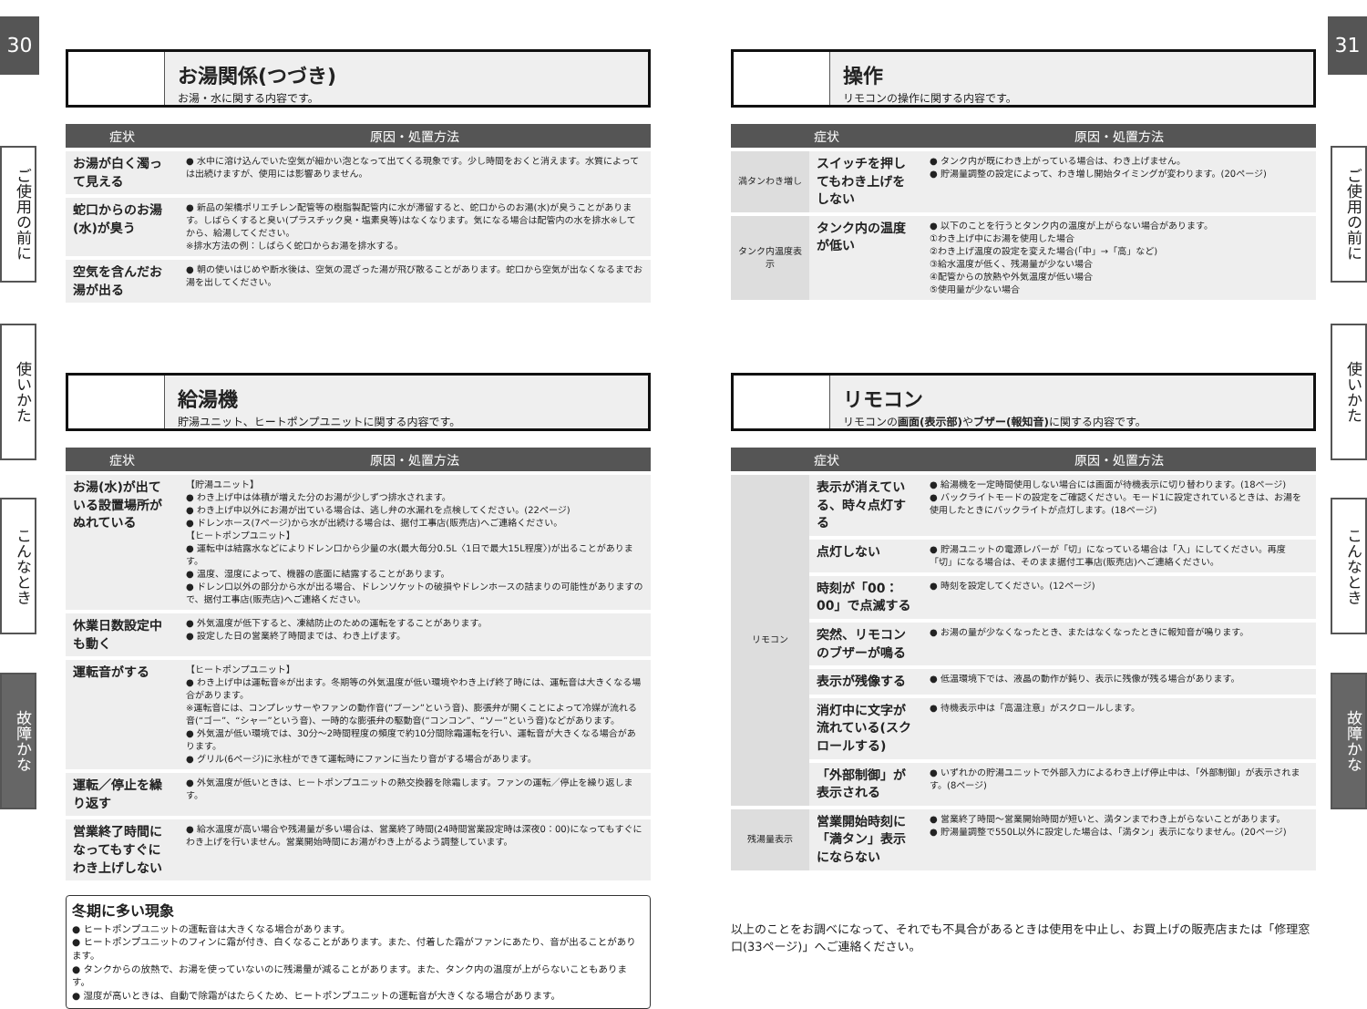30 31
ご使用の前に
使いかた
こんなとき
故障かな
ご使用の前に
使いかた
こんなとき
故障かな
お湯関係(つづき)
お湯・水に関する内容です。
| 症状 | 原因・処置方法 |
| --- | --- |
| お湯が白く濁って見える | ● 水中に溶け込んでいた空気が細かい泡となって出てくる現象です。少し時間をおくと消えます。水質によっては出続けますが、使用には影響ありません。 |
| 蛇口からのお湯(水)が臭う | ● 新品の架橋ポリエチレン配管等の樹脂製配管内に水が滞留すると、蛇口からのお湯(水)が臭うことがあります。しばらくすると臭い(プラスチック臭・塩素臭等)はなくなります。気になる場合は配管内の水を排水※してから、給湯してください。 ※排水方法の例：しばらく蛇口からお湯を排水する。 |
| 空気を含んだお湯が出る | ● 朝の使いはじめや断水後は、空気の混ざった湯が飛び散ることがあります。蛇口から空気が出なくなるまでお湯を出してください。 |
給湯機
貯湯ユニット、ヒートポンプユニットに関する内容です。
| 症状 | 原因・処置方法 |
| --- | --- |
| お湯(水)が出ている設置場所がぬれている | 【貯湯ユニット】 ● わき上げ中は体積が増えた分のお湯が少しずつ排水されます。 ● わき上げ中以外にお湯が出ている場合は、逃し弁の水漏れを点検してください。(22ページ) ● ドレンホース(7ページ)から水が出続ける場合は、据付工事店(販売店)へご連絡ください。 【ヒートポンプユニット】 ● 運転中は結露水などによりドレン口から少量の水(最大毎分0.5L〈1日で最大15L程度〉)が出ることがあります。 ● 温度、湿度によって、機器の底面に結露することがあります。 ● ドレン口以外の部分から水が出る場合、ドレンソケットの破損やドレンホースの詰まりの可能性がありますので、据付工事店(販売店)へご連絡ください。 |
| 休業日数設定中も動く | ● 外気温度が低下すると、凍結防止のための運転をすることがあります。 ● 設定した日の営業終了時間までは、わき上げます。 |
| 運転音がする | 【ヒートポンプユニット】 ● わき上げ中は運転音※が出ます。冬期等の外気温度が低い環境やわき上げ終了時には、運転音は大きくなる場合があります。 ※運転音には、コンプレッサーやファンの動作音(“ブーン”という音)、膨張弁が開くことによって冷媒が流れる音(“ゴー”、“シャー”という音)、一時的な膨張弁の駆動音(“コンコン”、“ソー”という音)などがあります。 ● 外気温が低い環境では、30分〜2時間程度の頻度で約10分間除霜運転を行い、運転音が大きくなる場合があります。 ● グリル(6ページ)に氷柱ができて運転時にファンに当たり音がする場合があります。 |
| 運転／停止を繰り返す | ● 外気温度が低いときは、ヒートポンプユニットの熱交換器を除霜します。ファンの運転／停止を繰り返します。 |
| 営業終了時間になってもすぐにわき上げしない | ● 給水温度が高い場合や残湯量が多い場合は、営業終了時間(24時間営業設定時は深夜0：00)になってもすぐにわき上げを行いません。営業開始時間にお湯がわき上がるよう調整しています。 |
冬期に多い現象
● ヒートポンプユニットの運転音は大きくなる場合があります。
● ヒートポンプユニットのフィンに霜が付き、白くなることがあります。また、付着した霜がファンにあたり、音が出ることがあります。
● タンクからの放熱で、お湯を使っていないのに残湯量が減ることがあります。また、タンク内の温度が上がらないこともあります。
● 湿度が高いときは、自動で除霜がはたらくため、ヒートポンプユニットの運転音が大きくなる場合があります。
操作
リモコンの操作に関する内容です。
| 症状 | | 原因・処置方法 |
| --- | --- | --- |
| 満タンわき増し | スイッチを押してもわき上げをしない | ● タンク内が既にわき上がっている場合は、わき上げません。 ● 貯湯量調整の設定によって、わき増し開始タイミングが変わります。(20ページ) |
| タンク内温度表示 | タンク内の温度が低い | ● 以下のことを行うとタンク内の温度が上がらない場合があります。 ①わき上げ中にお湯を使用した場合 ②わき上げ温度の設定を変えた場合(「中」→「高」など) ③給水温度が低く、残湯量が少ない場合 ④配管からの放熱や外気温度が低い場合 ⑤使用量が少ない場合 |
リモコン
リモコンの画面(表示部) やブザー(報知音) に関する内容です。
| 症状 | | 原因・処置方法 |
| --- | --- | --- |
| リモコン | 表示が消えている、時々点灯する | ● 給湯機を一定時間使用しない場合には画面が待機表示に切り替わります。(18ページ) ● バックライトモードの設定をご確認ください。モード1に設定されているときは、お湯を使用したときにバックライトが点灯します。(18ページ) |
| | 点灯しない | ● 貯湯ユニットの電源レバーが「切」になっている場合は「入」にしてください。再度「切」になる場合は、そのまま据付工事店(販売店)へご連絡ください。 |
| | 時刻が「00：00」で点滅する | ● 時刻を設定してください。(12ページ) |
| | 突然、リモコンのブザーが鳴る | ● お湯の量が少なくなったとき、またはなくなったときに報知音が鳴ります。 |
| | 表示が残像する | ● 低温環境下では、液晶の動作が鈍り、表示に残像が残る場合があります。 |
| | 消灯中に文字が流れている(スクロールする) | ● 待機表示中は「高温注意」がスクロールします。 |
| | 「外部制御」が表示される | ● いずれかの貯湯ユニットで外部入力によるわき上げ停止中は、「外部制御」が表示されます。(8ページ) |
| 残湯量表示 | 営業開始時刻に「満タン」表示にならない | ● 営業終了時間〜営業開始時間が短いと、満タンまでわき上がらないことがあります。 ● 貯湯量調整で550L以外に設定した場合は、「満タン」表示になりません。(20ページ) |
以上のことをお調べになって、それでも不具合があるときは使用を中止し、お買上げの販売店または「修理窓口(33ページ)」へご連絡ください。